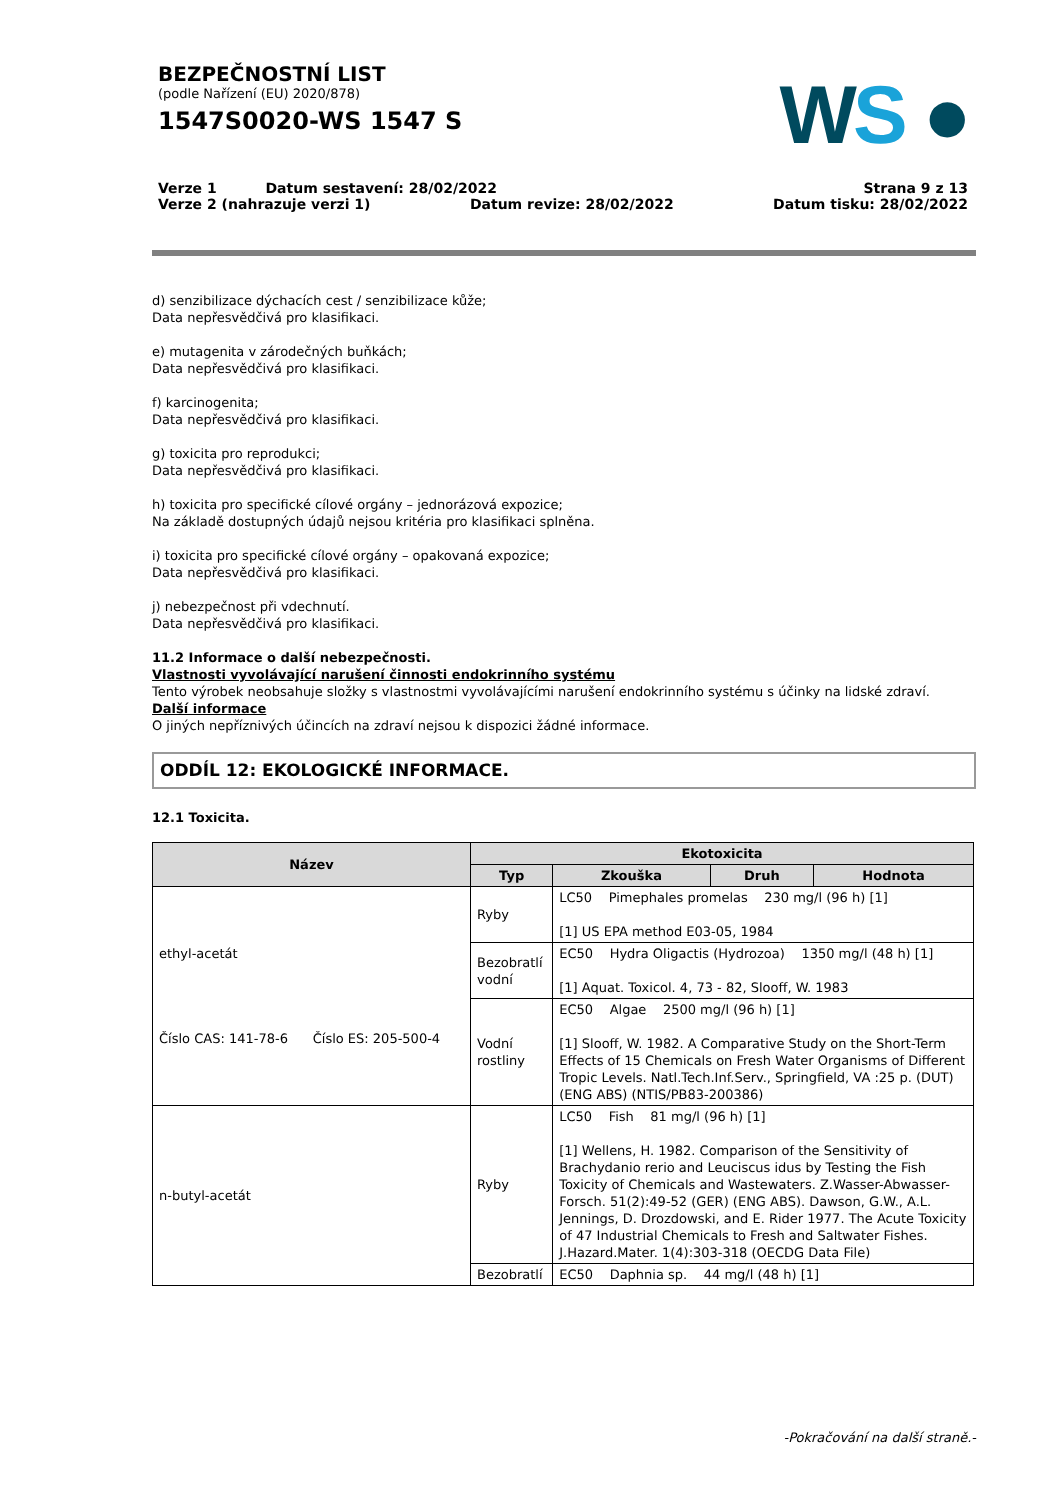BEZPEČNOSTNÍ LIST
(podle Nařízení (EU) 2020/878)
1547S0020-WS 1547 S
WS ●
Verze 1 Datum sestavení: 28/02/2022 Strana 9 z 13
Verze 2 (nahrazuje verzi 1) Datum revize: 28/02/2022 Datum tisku: 28/02/2022
d) senzibilizace dýchacích cest / senzibilizace kůže;
Data nepřesvědčivá pro klasifikaci.
e) mutagenita v zárodečných buňkách;
Data nepřesvědčivá pro klasifikaci.
f) karcinogenita;
Data nepřesvědčivá pro klasifikaci.
g) toxicita pro reprodukci;
Data nepřesvědčivá pro klasifikaci.
h) toxicita pro specifické cílové orgány – jednorázová expozice;
Na základě dostupných údajů nejsou kritéria pro klasifikaci splněna.
i) toxicita pro specifické cílové orgány – opakovaná expozice;
Data nepřesvědčivá pro klasifikaci.
j) nebezpečnost při vdechnutí.
Data nepřesvědčivá pro klasifikaci.
11.2 Informace o další nebezpečnosti.
Vlastnosti vyvolávající narušení činnosti endokrinního systému
Tento výrobek neobsahuje složky s vlastnostmi vyvolávajícími narušení endokrinního systému s účinky na lidské zdraví.
Další informace
O jiných nepříznivých účincích na zdraví nejsou k dispozici žádné informace.
ODDÍL 12: EKOLOGICKÉ INFORMACE.
12.1 Toxicita.
| Název | Ekotoxicita | | | |
| --- | --- | --- | --- | --- |
| | Typ | Zkouška | Druh | Hodnota |
| ethyl-acetát Číslo CAS: 141-78-6 Číslo ES: 205-500-4 | Ryby | LC50 Pimephales promelas 230 mg/l (96 h) [1] [1] US EPA method E03-05, 1984 | | |
| | Bezobratlí vodní | EC50 Hydra Oligactis (Hydrozoa) 1350 mg/l (48 h) [1] [1] Aquat. Toxicol. 4, 73 - 82, Slooff, W. 1983 | | |
| | Vodní rostliny | EC50 Algae 2500 mg/l (96 h) [1] [1] Slooff, W. 1982. A Comparative Study on the Short-Term Effects of 15 Chemicals on Fresh Water Organisms of Different Tropic Levels. Natl.Tech.Inf.Serv., Springfield, VA :25 p. (DUT) (ENG ABS) (NTIS/PB83-200386) | | |
| n-butyl-acetát | Ryby | LC50 Fish 81 mg/l (96 h) [1] [1] Wellens, H. 1982. Comparison of the Sensitivity of Brachydanio rerio and Leuciscus idus by Testing the Fish Toxicity of Chemicals and Wastewaters. Z.Wasser-Abwasser-Forsch. 51(2):49-52 (GER) (ENG ABS). Dawson, G.W., A.L. Jennings, D. Drozdowski, and E. Rider 1977. The Acute Toxicity of 47 Industrial Chemicals to Fresh and Saltwater Fishes. J.Hazard.Mater. 1(4):303-318 (OECDG Data File) | | |
| | Bezobratlí | EC50 Daphnia sp. 44 mg/l (48 h) [1] | | |
-Pokračování na další straně.-